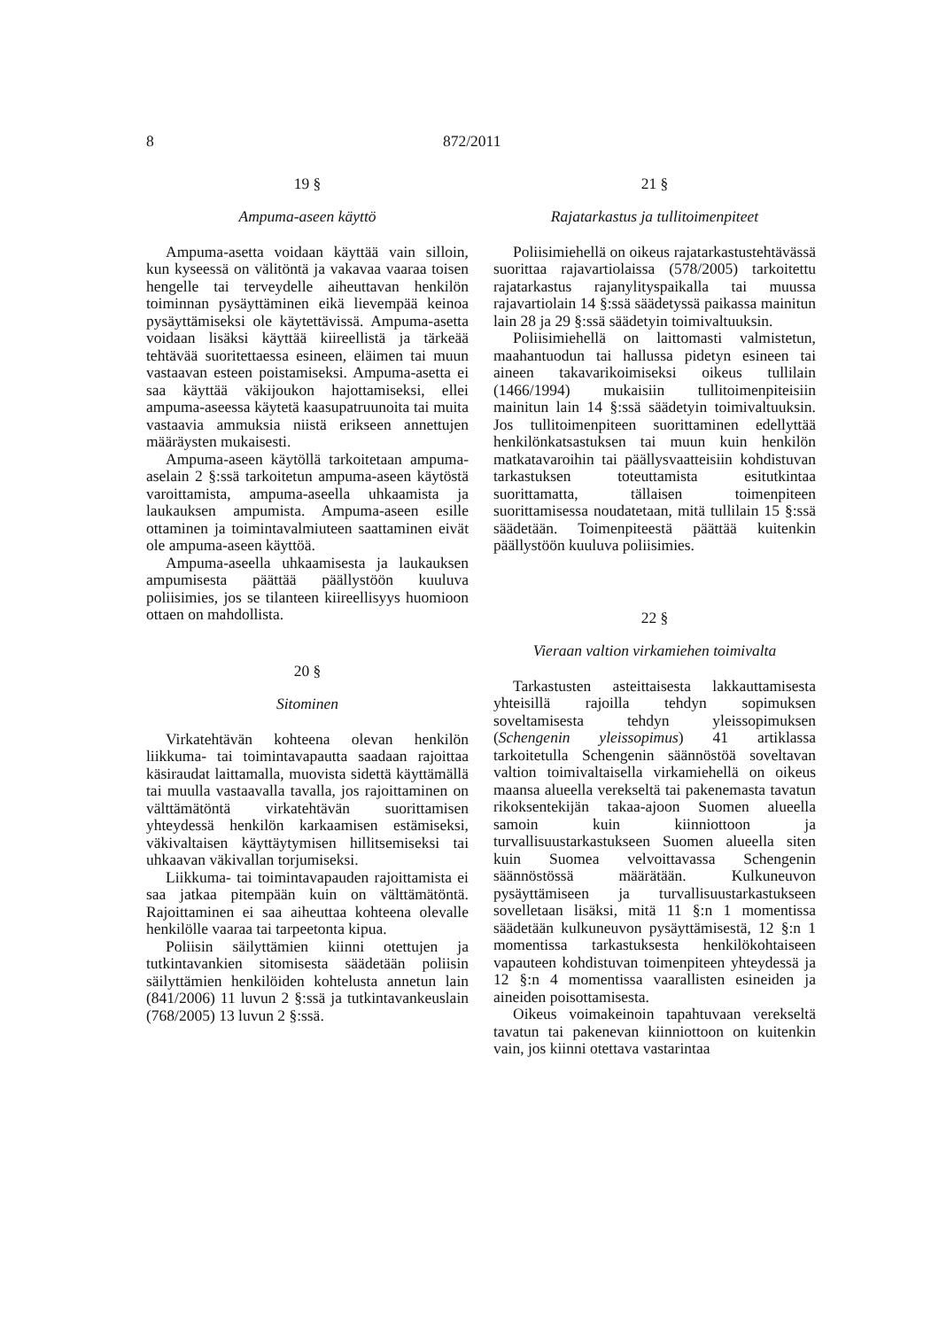8 872/2011
19 §
Ampuma-aseen käyttö
Ampuma-asetta voidaan käyttää vain silloin, kun kyseessä on välitöntä ja vakavaa vaaraa toisen hengelle tai terveydelle aiheuttavan henkilön toiminnan pysäyttäminen eikä lievempää keinoa pysäyttämiseksi ole käytettävissä. Ampuma-asetta voidaan lisäksi käyttää kiireellistä ja tärkeää tehtävää suoritettaessa esineen, eläimen tai muun vastaavan esteen poistamiseksi. Ampuma-asetta ei saa käyttää väkijoukon hajottamiseksi, ellei ampuma-aseessa käytetä kaasupatruunoita tai muita vastaavia ammuksia niistä erikseen annettujen määräysten mukaisesti.
Ampuma-aseen käytöllä tarkoitetaan ampuma-aselain 2 §:ssä tarkoitetun ampuma-aseen käytöstä varoittamista, ampuma-aseella uhkaamista ja laukauksen ampumista. Ampuma-aseen esille ottaminen ja toimintavalmiuteen saattaminen eivät ole ampuma-aseen käyttöä.
Ampuma-aseella uhkaamisesta ja laukauksen ampumisesta päättää päällystöön kuuluva poliisimies, jos se tilanteen kiireellisyys huomioon ottaen on mahdollista.
20 §
Sitominen
Virkatehtävän kohteena olevan henkilön liikkuma- tai toimintavapautta saadaan rajoittaa käsiraudat laittamalla, muovista sidettä käyttämällä tai muulla vastaavalla tavalla, jos rajoittaminen on välttämätöntä virkatehtävän suorittamisen yhteydessä henkilön karkaamisen estämiseksi, väkivaltaisen käyttäytymisen hillitsemiseksi tai uhkaavan väkivallan torjumiseksi.
Liikkuma- tai toimintavapauden rajoittamista ei saa jatkaa pitempään kuin on välttämätöntä. Rajoittaminen ei saa aiheuttaa kohteena olevalle henkilölle vaaraa tai tarpeetonta kipua.
Poliisin säilyttämien kiinni otettujen ja tutkintavankien sitomisesta säädetään poliisin säilyttämien henkilöiden kohtelusta annetun lain (841/2006) 11 luvun 2 §:ssä ja tutkintavankeuslain (768/2005) 13 luvun 2 §:ssä.
21 §
Rajatarkastus ja tullitoimenpiteet
Poliisimiehellä on oikeus rajatarkastustehtävässä suorittaa rajavartiolaissa (578/2005) tarkoitettu rajatarkastus rajanylityspaikalla tai muussa rajavartiolain 14 §:ssä säädetyssä paikassa mainitun lain 28 ja 29 §:ssä säädetyin toimivaltuuksin.
Poliisimiehellä on laittomasti valmistetun, maahantuodun tai hallussa pidetyn esineen tai aineen takavarikoimiseksi oikeus tullilain (1466/1994) mukaisiin tullitoimenpiteisiin mainitun lain 14 §:ssä säädetyin toimivaltuuksin. Jos tullitoimenpiteen suorittaminen edellyttää henkilönkatsastuksen tai muun kuin henkilön matkatavaroihin tai päällysvaatteisiin kohdistuvan tarkastuksen toteuttamista esitutkintaa suorittamatta, tällaisen toimenpiteen suorittamisessa noudatetaan, mitä tullilain 15 §:ssä säädetään. Toimenpiteestä päättää kuitenkin päällystöön kuuluva poliisimies.
22 §
Vieraan valtion virkamiehen toimivalta
Tarkastusten asteittaisesta lakkauttamisesta yhteisillä rajoilla tehdyn sopimuksen soveltamisesta tehdyn yleissopimuksen (Schengenin yleissopimus) 41 artiklassa tarkoitetulla Schengenin säännöstöä soveltavan valtion toimivaltaisella virkamiehellä on oikeus maansa alueella verekseltä tai pakenemasta tavatun rikoksentekijän takaa-ajoon Suomen alueella samoin kuin kiinniottoon ja turvallisuustarkastukseen Suomen alueella siten kuin Suomea velvoittavassa Schengenin säännöstössä määrätään. Kulkuneuvon pysäyttämiseen ja turvallisuustarkastukseen sovelletaan lisäksi, mitä 11 §:n 1 momentissa säädetään kulkuneuvon pysäyttämisestä, 12 §:n 1 momentissa tarkastuksesta henkilökohtaiseen vapauteen kohdistuvan toimenpiteen yhteydessä ja 12 §:n 4 momentissa vaarallisten esineiden ja aineiden poisottamisesta.
Oikeus voimakeinoin tapahtuvaan verekseltä tavatun tai pakenevan kiinniottoon on kuitenkin vain, jos kiinni otettava vastarintaa